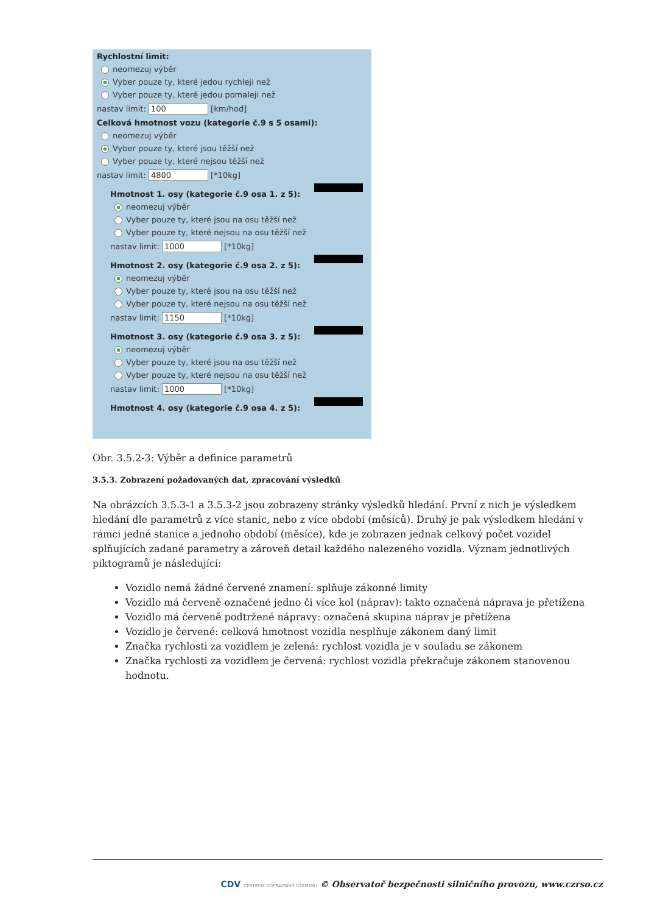Rychlostní limit:
neomezuj výběr
Vyber pouze ty, které jedou rychleji než
Vyber pouze ty, které jedou pomaleji než
nastav limit: 100 [km/hod]
Celková hmotnost vozu (kategorie č.9 s 5 osami):
neomezuj výběr
Vyber pouze ty, které jsou těžší než
Vyber pouze ty, které nejsou těžší než
nastav limit: 4800 [*10kg]
Hmotnost 1. osy (kategorie č.9 osa 1. z 5):
neomezuj výběr
Vyber pouze ty, které jsou na osu těžší než
Vyber pouze ty, které nejsou na osu těžší než
nastav limit: 1000 [*10kg]
Hmotnost 2. osy (kategorie č.9 osa 2. z 5):
neomezuj výběr
Vyber pouze ty, které jsou na osu těžší než
Vyber pouze ty, které nejsou na osu těžší než
nastav limit: 1150 [*10kg]
Hmotnost 3. osy (kategorie č.9 osa 3. z 5):
neomezuj výběr
Vyber pouze ty, které jsou na osu těžší než
Vyber pouze ty, které nejsou na osu těžší než
nastav limit: 1000 [*10kg]
Hmotnost 4. osy (kategorie č.9 osa 4. z 5):
Obr. 3.5.2-3: Výběr a definice parametrů
3.5.3. Zobrazení požadovaných dat, zpracování výsledků
Na obrázcích 3.5.3-1 a 3.5.3-2 jsou zobrazeny stránky výsledků hledání. První z nich je výsledkem hledání dle parametrů z více stanic, nebo z více období (měsíců). Druhý je pak výsledkem hledání v rámci jedné stanice a jednoho období (měsíce), kde je zobrazen jednak celkový počet vozidel splňujících zadané parametry a zároveň detail každého nalezeného vozidla. Význam jednotlivých piktogramů je následující:
Vozidlo nemá žádné červené znamení: splňuje zákonné limity
Vozidlo má červeně označené jedno či více kol (náprav): takto označená náprava je přetížena
Vozidlo má červeně podtržené nápravy: označená skupina náprav je přetížena
Vozidlo je červené: celková hmotnost vozidla nesplňuje zákonem daný limit
Značka rychlosti za vozidlem je zelená: rychlost vozidla je v souladu se zákonem
Značka rychlosti za vozidlem je červená: rychlost vozidla překračuje zákonem stanovenou hodnotu.
CDV CENTRUM DOPRAVNÍHO VÝZKUMU © Observatoř bezpečnosti silničního provozu, www.czrso.cz